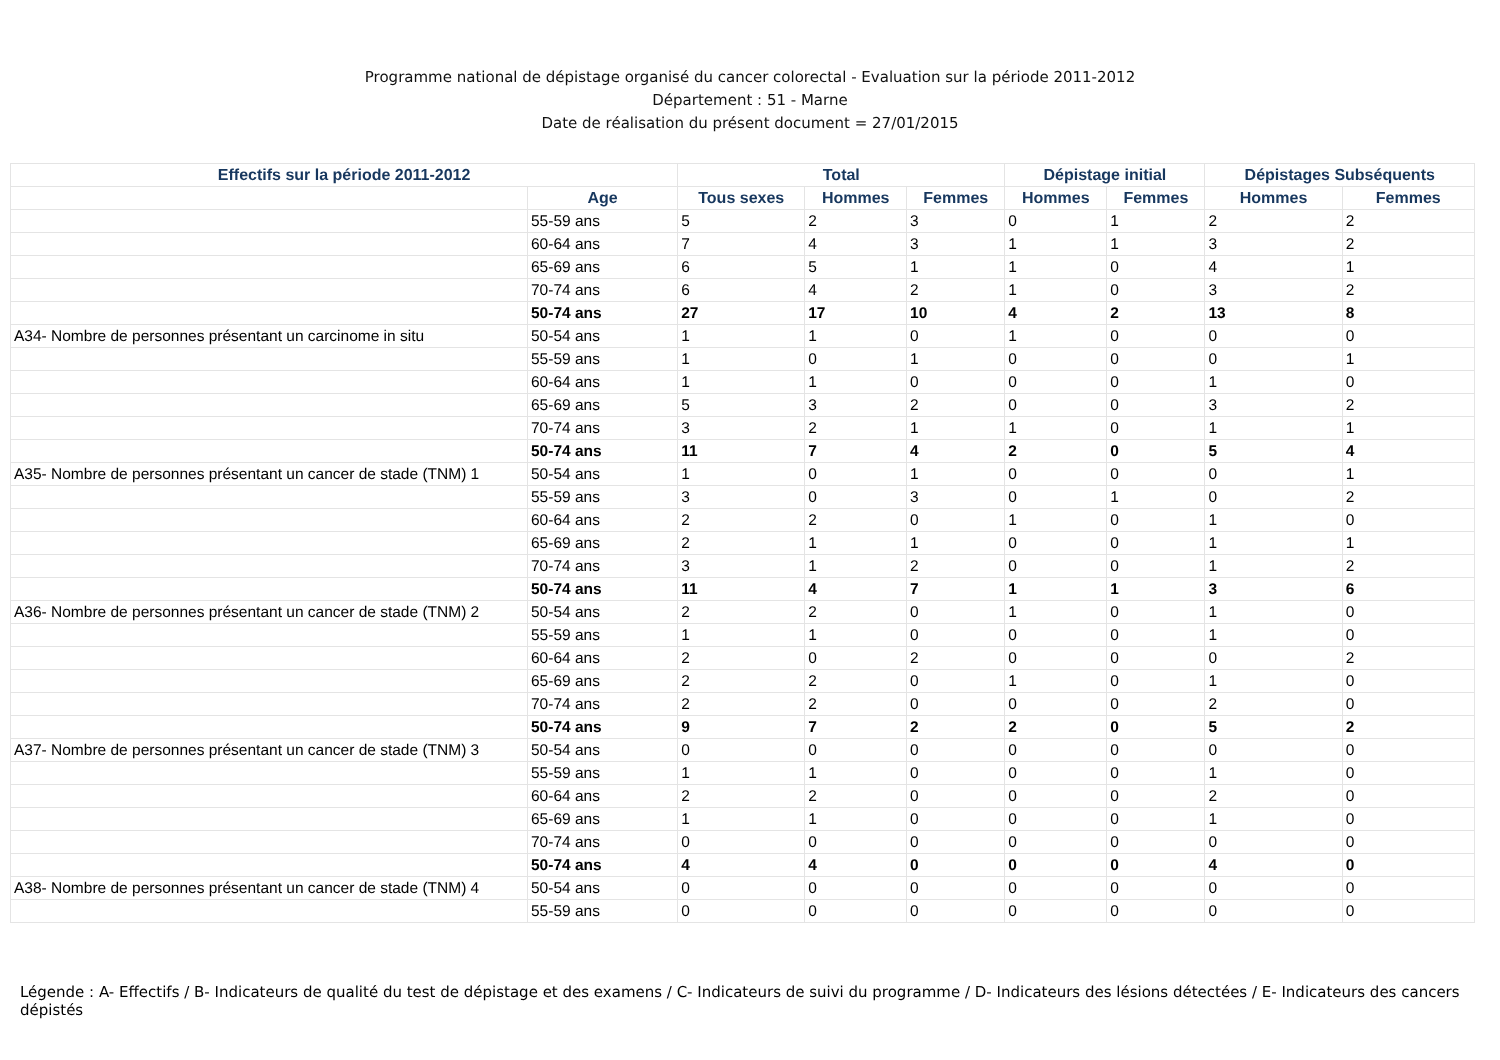Programme national de dépistage organisé du cancer colorectal - Evaluation sur la période 2011-2012
Département : 51 - Marne
Date de réalisation du présent document = 27/01/2015
| Effectifs sur la période 2011-2012 | | Total | | | Dépistage initial | | Dépistages Subséquents | |
| --- | --- | --- | --- | --- | --- | --- | --- | --- |
| | Age | Tous sexes | Hommes | Femmes | Hommes | Femmes | Hommes | Femmes |
| | 55-59 ans | 5 | 2 | 3 | 0 | 1 | 2 | 2 |
| | 60-64 ans | 7 | 4 | 3 | 1 | 1 | 3 | 2 |
| | 65-69 ans | 6 | 5 | 1 | 1 | 0 | 4 | 1 |
| | 70-74 ans | 6 | 4 | 2 | 1 | 0 | 3 | 2 |
| | 50-74 ans | 27 | 17 | 10 | 4 | 2 | 13 | 8 |
| A34- Nombre de personnes présentant un carcinome in situ | 50-54 ans | 1 | 1 | 0 | 1 | 0 | 0 | 0 |
| | 55-59 ans | 1 | 0 | 1 | 0 | 0 | 0 | 1 |
| | 60-64 ans | 1 | 1 | 0 | 0 | 0 | 1 | 0 |
| | 65-69 ans | 5 | 3 | 2 | 0 | 0 | 3 | 2 |
| | 70-74 ans | 3 | 2 | 1 | 1 | 0 | 1 | 1 |
| | 50-74 ans | 11 | 7 | 4 | 2 | 0 | 5 | 4 |
| A35- Nombre de personnes présentant un cancer de stade (TNM) 1 | 50-54 ans | 1 | 0 | 1 | 0 | 0 | 0 | 1 |
| | 55-59 ans | 3 | 0 | 3 | 0 | 1 | 0 | 2 |
| | 60-64 ans | 2 | 2 | 0 | 1 | 0 | 1 | 0 |
| | 65-69 ans | 2 | 1 | 1 | 0 | 0 | 1 | 1 |
| | 70-74 ans | 3 | 1 | 2 | 0 | 0 | 1 | 2 |
| | 50-74 ans | 11 | 4 | 7 | 1 | 1 | 3 | 6 |
| A36- Nombre de personnes présentant un cancer de stade (TNM) 2 | 50-54 ans | 2 | 2 | 0 | 1 | 0 | 1 | 0 |
| | 55-59 ans | 1 | 1 | 0 | 0 | 0 | 1 | 0 |
| | 60-64 ans | 2 | 0 | 2 | 0 | 0 | 0 | 2 |
| | 65-69 ans | 2 | 2 | 0 | 1 | 0 | 1 | 0 |
| | 70-74 ans | 2 | 2 | 0 | 0 | 0 | 2 | 0 |
| | 50-74 ans | 9 | 7 | 2 | 2 | 0 | 5 | 2 |
| A37- Nombre de personnes présentant un cancer de stade (TNM) 3 | 50-54 ans | 0 | 0 | 0 | 0 | 0 | 0 | 0 |
| | 55-59 ans | 1 | 1 | 0 | 0 | 0 | 1 | 0 |
| | 60-64 ans | 2 | 2 | 0 | 0 | 0 | 2 | 0 |
| | 65-69 ans | 1 | 1 | 0 | 0 | 0 | 1 | 0 |
| | 70-74 ans | 0 | 0 | 0 | 0 | 0 | 0 | 0 |
| | 50-74 ans | 4 | 4 | 0 | 0 | 0 | 4 | 0 |
| A38- Nombre de personnes présentant un cancer de stade (TNM) 4 | 50-54 ans | 0 | 0 | 0 | 0 | 0 | 0 | 0 |
| | 55-59 ans | 0 | 0 | 0 | 0 | 0 | 0 | 0 |
Légende : A- Effectifs / B- Indicateurs de qualité du test de dépistage et des examens / C- Indicateurs de suivi du programme / D- Indicateurs des lésions détectées / E- Indicateurs des cancers dépistés